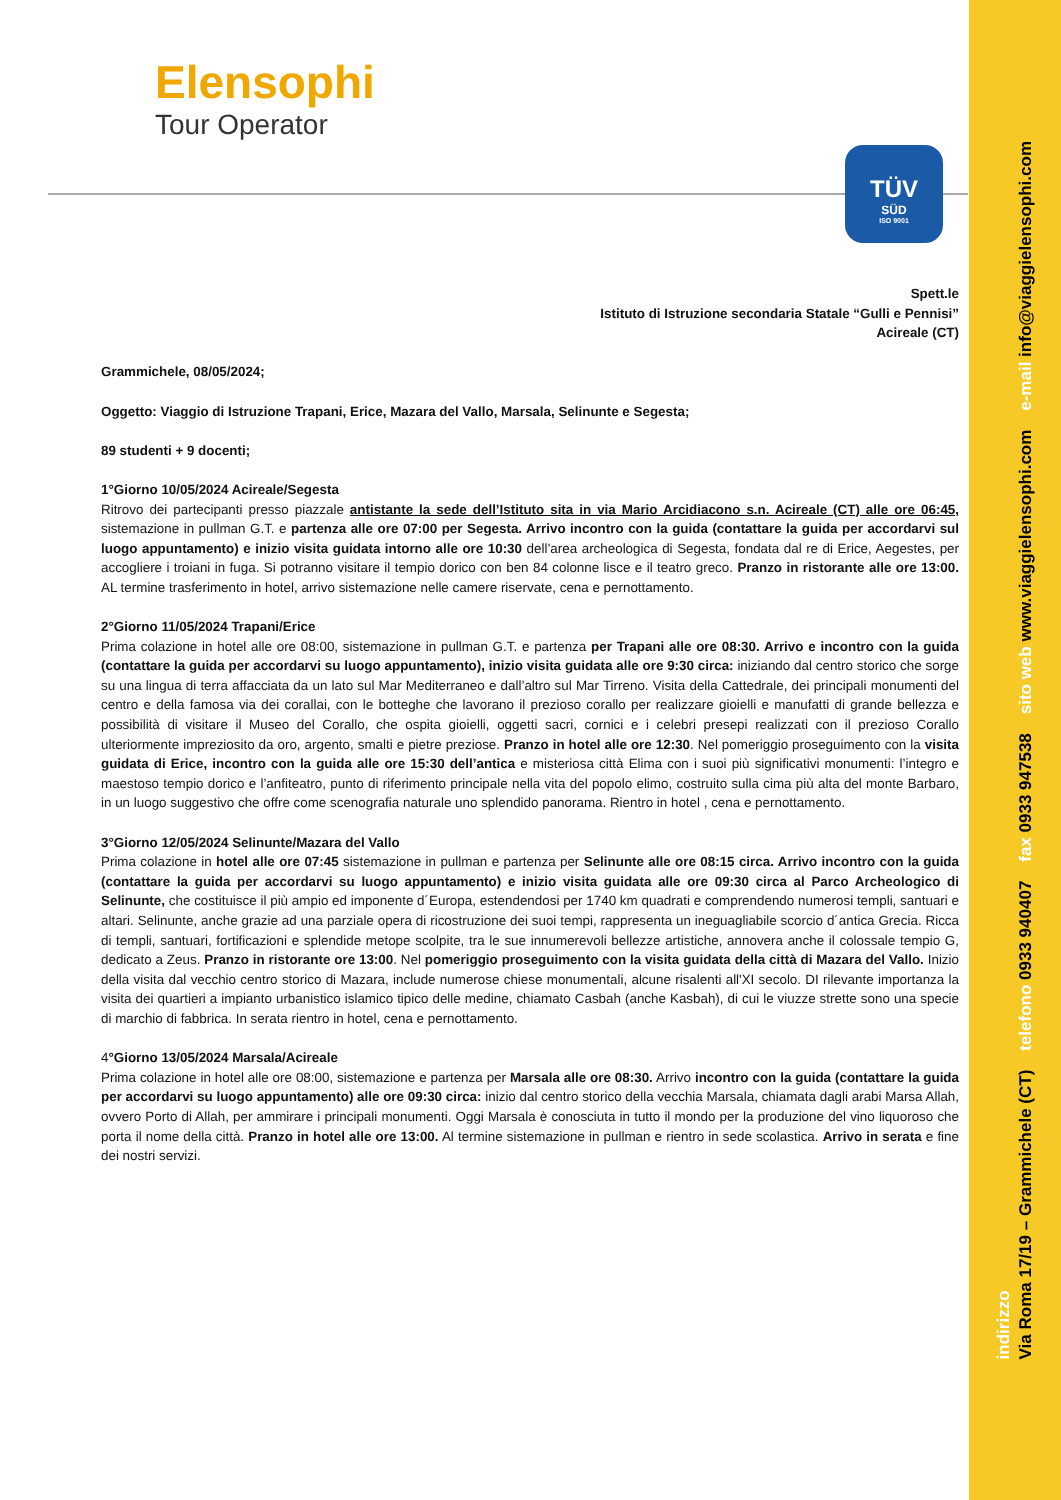indirizzo
Via Roma 17/19 – Grammichele (CT) telefono 0933 940407 fax 0933 947538 sito web www.viaggielensophi.com e-mail info@viaggielensophi.com
Elensophi
Tour Operator
TÜV
SÜD
ISO 9001
Spett.le
Istituto di Istruzione secondaria Statale “Gulli e Pennisi”
Acireale (CT)
Grammichele, 08/05/2024;
Oggetto: Viaggio di Istruzione Trapani, Erice, Mazara del Vallo, Marsala, Selinunte e Segesta;
89 studenti + 9 docenti;
1°Giorno 10/05/2024 Acireale/Segesta
Ritrovo dei partecipanti presso piazzale antistante la sede dell’Istituto sita in via Mario Arcidiacono s.n. Acireale (CT) alle ore 06:45, sistemazione in pullman G.T. e partenza alle ore 07:00 per Segesta. Arrivo incontro con la guida (contattare la guida per accordarvi sul luogo appuntamento) e inizio visita guidata intorno alle ore 10:30 dell’area archeologica di Segesta, fondata dal re di Erice, Aegestes, per accogliere i troiani in fuga. Si potranno visitare il tempio dorico con ben 84 colonne lisce e il teatro greco. Pranzo in ristorante alle ore 13:00. AL termine trasferimento in hotel, arrivo sistemazione nelle camere riservate, cena e pernottamento.
2°Giorno 11/05/2024 Trapani/Erice
Prima colazione in hotel alle ore 08:00, sistemazione in pullman G.T. e partenza per Trapani alle ore 08:30. Arrivo e incontro con la guida (contattare la guida per accordarvi su luogo appuntamento), inizio visita guidata alle ore 9:30 circa: iniziando dal centro storico che sorge su una lingua di terra affacciata da un lato sul Mar Mediterraneo e dall’altro sul Mar Tirreno. Visita della Cattedrale, dei principali monumenti del centro e della famosa via dei corallai, con le botteghe che lavorano il prezioso corallo per realizzare gioielli e manufatti di grande bellezza e possibilità di visitare il Museo del Corallo, che ospita gioielli, oggetti sacri, cornici e i celebri presepi realizzati con il prezioso Corallo ulteriormente impreziosito da oro, argento, smalti e pietre preziose. Pranzo in hotel alle ore 12:30. Nel pomeriggio proseguimento con la visita guidata di Erice, incontro con la guida alle ore 15:30 dell’antica e misteriosa città Elima con i suoi più significativi monumenti: l’integro e maestoso tempio dorico e l’anfiteatro, punto di riferimento principale nella vita del popolo elimo, costruito sulla cima più alta del monte Barbaro, in un luogo suggestivo che offre come scenografia naturale uno splendido panorama. Rientro in hotel , cena e pernottamento.
3°Giorno 12/05/2024 Selinunte/Mazara del Vallo
Prima colazione in hotel alle ore 07:45 sistemazione in pullman e partenza per Selinunte alle ore 08:15 circa. Arrivo incontro con la guida (contattare la guida per accordarvi su luogo appuntamento) e inizio visita guidata alle ore 09:30 circa al Parco Archeologico di Selinunte, che costituisce il più ampio ed imponente d´Europa, estendendosi per 1740 km quadrati e comprendendo numerosi templi, santuari e altari. Selinunte, anche grazie ad una parziale opera di ricostruzione dei suoi tempi, rappresenta un ineguagliabile scorcio d´antica Grecia. Ricca di templi, santuari, fortificazioni e splendide metope scolpite, tra le sue innumerevoli bellezze artistiche, annovera anche il colossale tempio G, dedicato a Zeus. Pranzo in ristorante ore 13:00. Nel pomeriggio proseguimento con la visita guidata della città di Mazara del Vallo. Inizio della visita dal vecchio centro storico di Mazara, include numerose chiese monumentali, alcune risalenti all'XI secolo. DI rilevante importanza la visita dei quartieri a impianto urbanistico islamico tipico delle medine, chiamato Casbah (anche Kasbah), di cui le viuzze strette sono una specie di marchio di fabbrica. In serata rientro in hotel, cena e pernottamento.
4°Giorno 13/05/2024 Marsala/Acireale
Prima colazione in hotel alle ore 08:00, sistemazione e partenza per Marsala alle ore 08:30. Arrivo incontro con la guida (contattare la guida per accordarvi su luogo appuntamento) alle ore 09:30 circa: inizio dal centro storico della vecchia Marsala, chiamata dagli arabi Marsa Allah, ovvero Porto di Allah, per ammirare i principali monumenti. Oggi Marsala è conosciuta in tutto il mondo per la produzione del vino liquoroso che porta il nome della città. Pranzo in hotel alle ore 13:00. Al termine sistemazione in pullman e rientro in sede scolastica. Arrivo in serata e fine dei nostri servizi.